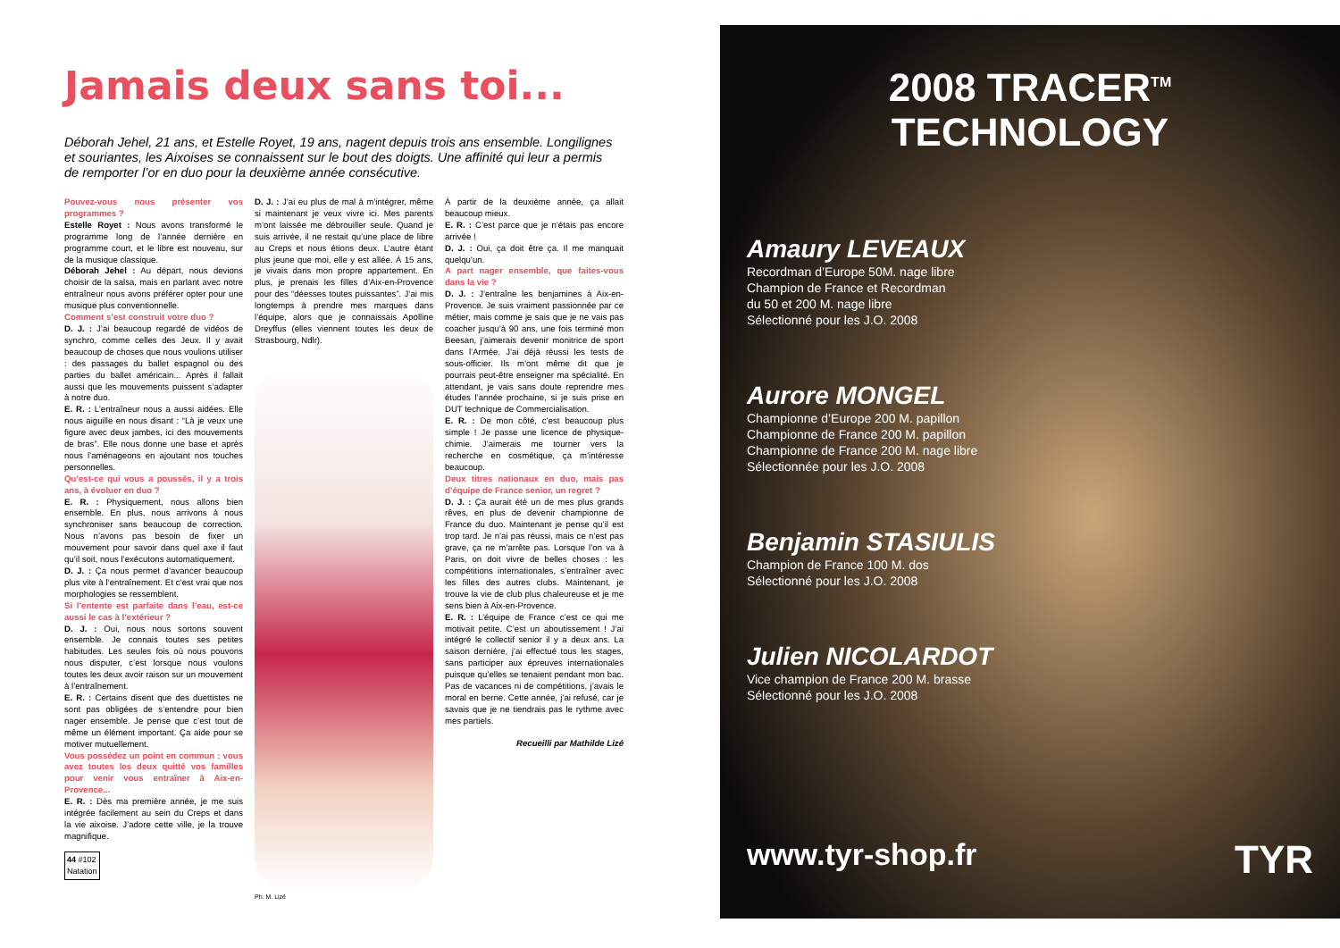Jamais deux sans toi...
Déborah Jehel, 21 ans, et Estelle Royet, 19 ans, nagent depuis trois ans ensemble. Longilignes et souriantes, les Aixoises se connaissent sur le bout des doigts. Une affinité qui leur a permis de remporter l’or en duo pour la deuxième année consécutive.
Pouvez-vous nous présenter vos programmes ?
Estelle Royet : Nous avons transformé le programme long de l’année dernière en programme court, et le libre est nouveau, sur de la musique classique.
Déborah Jehel : Au départ, nous devions choisir de la salsa, mais en parlant avec notre entraîneur nous avons préférer opter pour une musique plus conventionnelle.
Comment s’est construit votre duo ?
D. J. : J’ai beaucoup regardé de vidéos de synchro, comme celles des Jeux. Il y avait beaucoup de choses que nous voulions utiliser : des passages du ballet espagnol ou des parties du ballet américain... Après il fallait aussi que les mouvements puissent s’adapter à notre duo.
E. R. : L’entraîneur nous a aussi aidées. Elle nous aiguille en nous disant : “Là je veux une figure avec deux jambes, ici des mouvements de bras”. Elle nous donne une base et après nous l’aménageons en ajoutant nos touches personnelles.
Qu’est-ce qui vous a poussés, il y a trois ans, à évoluer en duo ?
E. R. : Physiquement, nous allons bien ensemble. En plus, nous arrivons à nous synchroniser sans beaucoup de correction. Nous n’avons pas besoin de fixer un mouvement pour savoir dans quel axe il faut qu’il soit, nous l’exécutons automatiquement.
D. J. : Ça nous permet d’avancer beaucoup plus vite à l’entraînement. Et c’est vrai que nos morphologies se ressemblent.
Si l’entente est parfaite dans l’eau, est-ce aussi le cas à l’extérieur ?
D. J. : Oui, nous nous sortons souvent ensemble. Je connais toutes ses petites habitudes. Les seules fois où nous pouvons nous disputer, c’est lorsque nous voulons toutes les deux avoir raison sur un mouvement à l’entraînement.
E. R. : Certains disent que des duettistes ne sont pas obligées de s’entendre pour bien nager ensemble. Je pense que c’est tout de même un élément important. Ça aide pour se motiver mutuellement.
Vous possédez un point en commun : vous avez toutes les deux quitté vos familles pour venir vous entraîner à Aix-en-Provence...
E. R. : Dès ma première année, je me suis intégrée facilement au sein du Creps et dans la vie aixoise. J’adore cette ville, je la trouve magnifique.
44 #102
Natation
D. J. : J’ai eu plus de mal à m’intégrer, même si maintenant je veux vivre ici. Mes parents m’ont laissée me débrouiller seule. Quand je suis arrivée, il ne restait qu’une place de libre au Creps et nous étions deux. L’autre étant plus jeune que moi, elle y est allée. À 15 ans, je vivais dans mon propre appartement. En plus, je prenais les filles d’Aix-en-Provence pour des “déesses toutes puissantes”. J’ai mis longtemps à prendre mes marques dans l’équipe, alors que je connaissais Apolline Dreyffus (elles viennent toutes les deux de Strasbourg, Ndlr).
Ph. M. Lizé
À partir de la deuxième année, ça allait beaucoup mieux.
E. R. : C’est parce que je n’étais pas encore arrivée !
D. J. : Oui, ça doit être ça. Il me manquait quelqu’un.
A part nager ensemble, que faites-vous dans la vie ?
D. J. : J’entraîne les benjamines à Aix-en-Provence. Je suis vraiment passionnée par ce métier, mais comme je sais que je ne vais pas coacher jusqu’à 90 ans, une fois terminé mon Beesan, j’aimerais devenir monitrice de sport dans l’Armée. J’ai déjà réussi les tests de sous-officier. Ils m’ont même dit que je pourrais peut-être enseigner ma spécialité. En attendant, je vais sans doute reprendre mes études l’année prochaine, si je suis prise en DUT technique de Commercialisation.
E. R. : De mon côté, c’est beaucoup plus simple ! Je passe une licence de physique-chimie. J’aimerais me tourner vers la recherche en cosmétique, ça m’intéresse beaucoup.
Deux titres nationaux en duo, mais pas d’équipe de France senior, un regret ?
D. J. : Ça aurait été un de mes plus grands rêves, en plus de devenir championne de France du duo. Maintenant je pense qu’il est trop tard. Je n’ai pas réussi, mais ce n’est pas grave, ça ne m’arrête pas. Lorsque l’on va à Paris, on doit vivre de belles choses : les compétitions internationales, s’entraîner avec les filles des autres clubs. Maintenant, je trouve la vie de club plus chaleureuse et je me sens bien à Aix-en-Provence.
E. R. : L’équipe de France c’est ce qui me motivait petite. C’est un aboutissement ! J’ai intégré le collectif senior il y a deux ans. La saison dernière, j’ai effectué tous les stages, sans participer aux épreuves internationales puisque qu’elles se tenaient pendant mon bac. Pas de vacances ni de compétitions, j’avais le moral en berne. Cette année, j’ai refusé, car je savais que je ne tiendrais pas le rythme avec mes partiels.
Recueilli par Mathilde Lizé
2008 TRACER<sup>TM</sup> TECHNOLOGY
Amaury LEVEAUX
Recordman d’Europe 50M. nage libre
Champion de France et Recordman
du 50 et 200 M. nage libre
Sélectionné pour les J.O. 2008
Aurore MONGEL
Championne d’Europe 200 M. papillon
Championne de France 200 M. papillon
Championne de France 200 M. nage libre
Sélectionnée pour les J.O. 2008
Benjamin STASIULIS
Champion de France 100 M. dos
Sélectionné pour les J.O. 2008
Julien NICOLARDOT
Vice champion de France 200 M. brasse
Sélectionné pour les J.O. 2008
www.tyr-shop.fr TYR